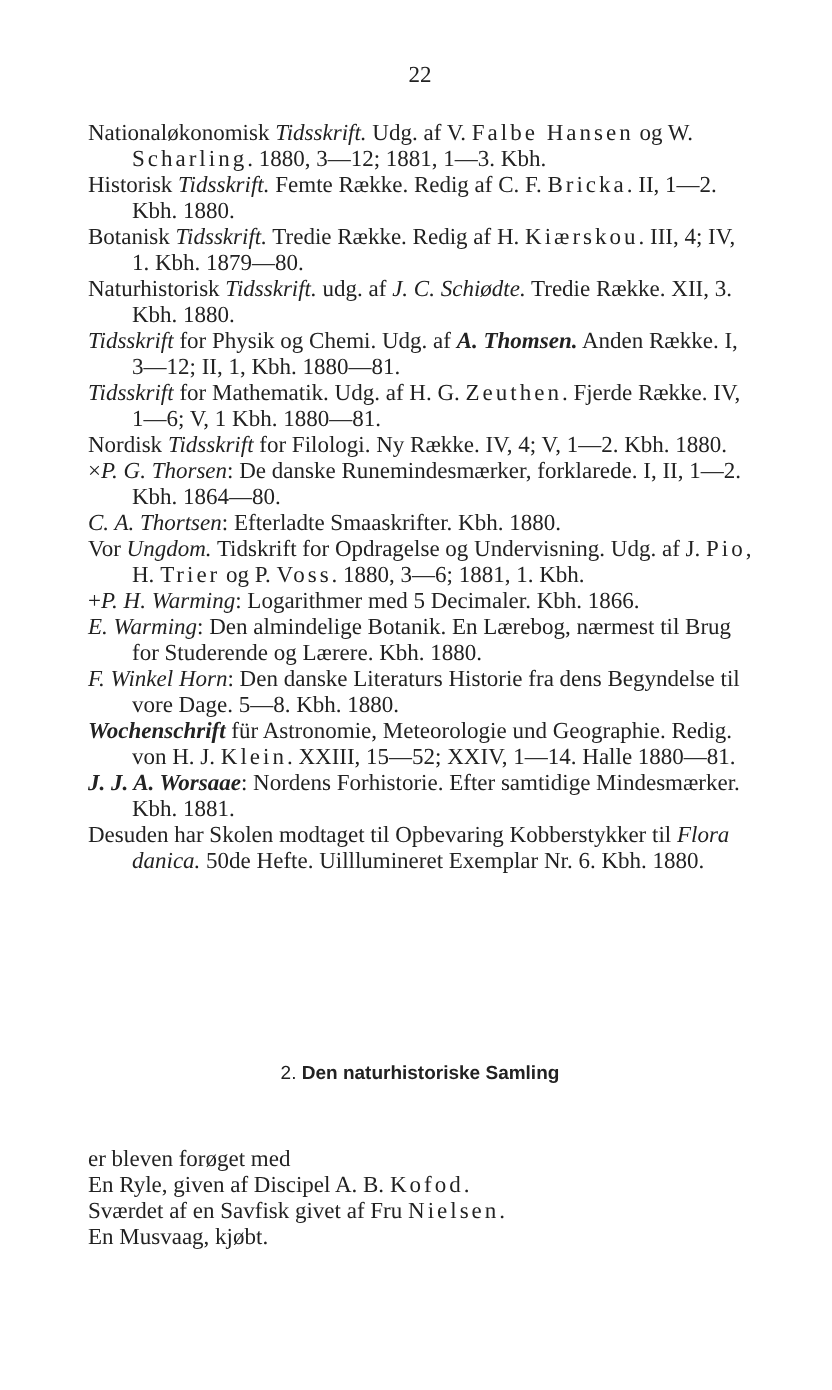22
Nationaløkonomisk Tidsskrift. Udg. af V. Falbe Hansen og W. Scharling. 1880, 3—12; 1881, 1—3. Kbh.
Historisk Tidsskrift. Femte Række. Redig af C. F. Bricka. II, 1—2. Kbh. 1880.
Botanisk Tidsskrift. Tredie Række. Redig af H. Kiærskou. III, 4; IV, 1. Kbh. 1879—80.
Naturhistorisk Tidsskrift. udg. af J. C. Schiødte. Tredie Række. XII, 3. Kbh. 1880.
Tidsskrift for Physik og Chemi. Udg. af A. Thomsen. Anden Række. I, 3—12; II, 1, Kbh. 1880—81.
Tidsskrift for Mathematik. Udg. af H. G. Zeuthen. Fjerde Række. IV, 1—6; V, 1 Kbh. 1880—81.
Nordisk Tidsskrift for Filologi. Ny Række. IV, 4; V, 1—2. Kbh. 1880.
×P. G. Thorsen: De danske Runemindesmærker, forklarede. I, II, 1—2. Kbh. 1864—80.
C. A. Thortsen: Efterladte Smaaskrifter. Kbh. 1880.
Vor Ungdom. Tidskrift for Opdragelse og Undervisning. Udg. af J. Pio, H. Trier og P. Voss. 1880, 3—6; 1881, 1. Kbh.
+P. H. Warming: Logarithmer med 5 Decimaler. Kbh. 1866.
E. Warming: Den almindelige Botanik. En Lærebog, nærmest til Brug for Studerende og Lærere. Kbh. 1880.
F. Winkel Horn: Den danske Literaturs Historie fra dens Begyndelse til vore Dage. 5—8. Kbh. 1880.
Wochenschrift für Astronomie, Meteorologie und Geographie. Redig. von H. J. Klein. XXIII, 15—52; XXIV, 1—14. Halle 1880—81.
J. J. A. Worsaae: Nordens Forhistorie. Efter samtidige Mindesmærker. Kbh. 1881.
Desuden har Skolen modtaget til Opbevaring Kobberstykker til Flora danica. 50de Hefte. Uilllumineret Exemplar Nr. 6. Kbh. 1880.
2. Den naturhistoriske Samling
er bleven forøget med
En Ryle, given af Discipel A. B. Kofod.
Sværdet af en Savfisk givet af Fru Nielsen.
En Musvaag, kjøbt.